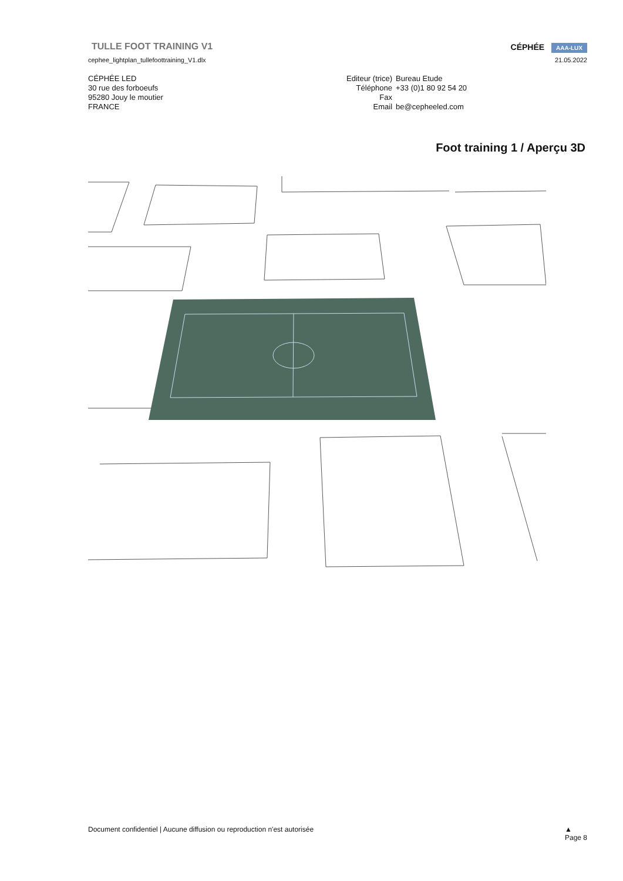CÉPHÉE AAA-LUX
TULLE FOOT TRAINING V1
cephee_lightplan_tullefoottraining_V1.dlx 21.05.2022
CÉPHÉE LED
30 rue des forboeufs
95280 Jouy le moutier
FRANCE
| Editeur (trice) | Bureau Etude |
| Téléphone | +33 (0)1 80 92 54 20 |
| Fax | |
| Email | be@cepheeled.com |
Foot training 1 / Aperçu 3D
Document confidentiel | Aucune diffusion ou reproduction n'est autorisée ▲
Page 8